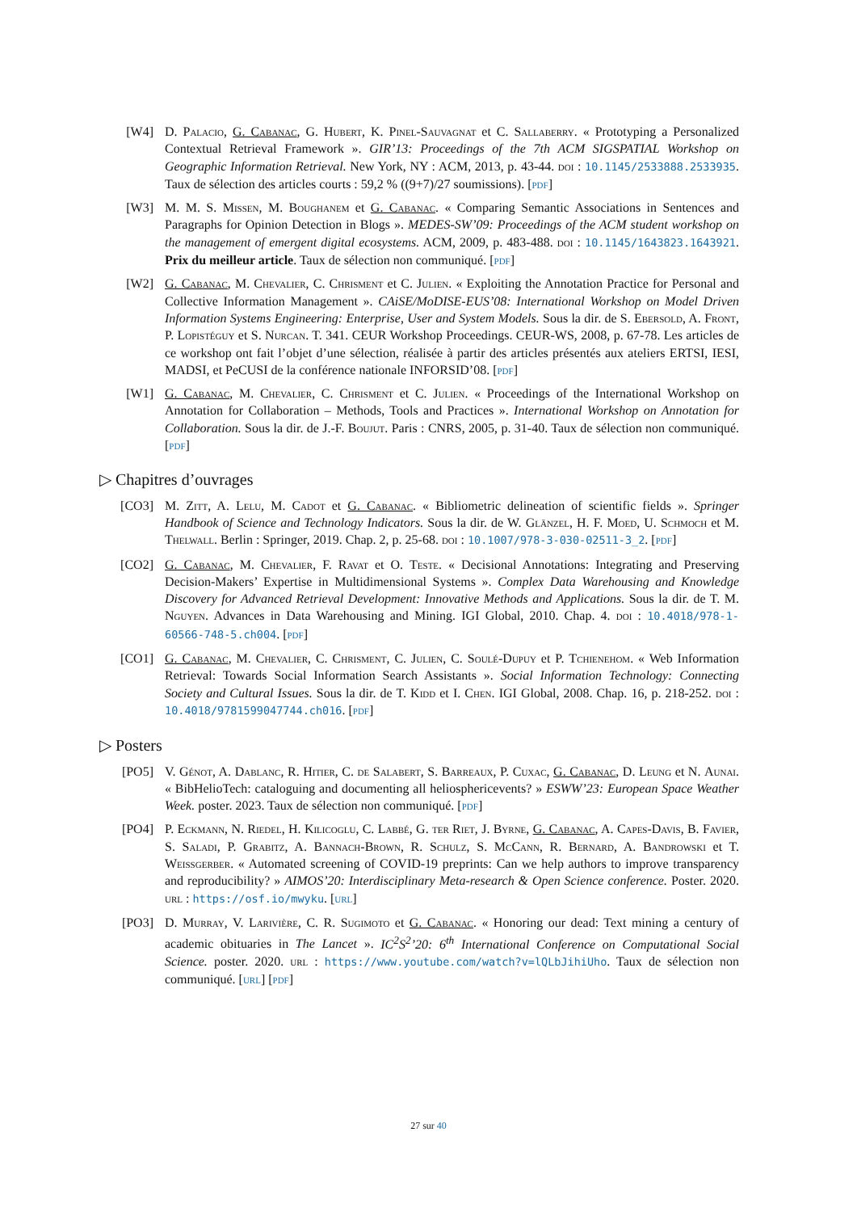[W4] D. Palacio, G. Cabanac, G. Hubert, K. Pinel-Sauvagnat et C. Sallaberry. « Prototyping a Personalized Contextual Retrieval Framework ». GIR’13: Proceedings of the 7th ACM SIGSPATIAL Workshop on Geographic Information Retrieval. New York, NY : ACM, 2013, p. 43-44. doi : 10.1145/2533888.2533935. Taux de sélection des articles courts : 59,2 % ((9+7)/27 soumissions). [pdf]
[W3] M. M. S. Missen, M. Boughanem et G. Cabanac. « Comparing Semantic Associations in Sentences and Paragraphs for Opinion Detection in Blogs ». MEDES-SW’09: Proceedings of the ACM student workshop on the management of emergent digital ecosystems. ACM, 2009, p. 483-488. doi : 10.1145/1643823.1643921. Prix du meilleur article. Taux de sélection non communiqué. [pdf]
[W2] G. Cabanac, M. Chevalier, C. Chrisment et C. Julien. « Exploiting the Annotation Practice for Personal and Collective Information Management ». CAiSE/MoDISE-EUS’08: International Workshop on Model Driven Information Systems Engineering: Enterprise, User and System Models. Sous la dir. de S. Ebersold, A. Front, P. Lopistéguy et S. Nurcan. T. 341. CEUR Workshop Proceedings. CEUR-WS, 2008, p. 67-78. Les articles de ce workshop ont fait l’objet d’une sélection, réalisée à partir des articles présentés aux ateliers ERTSI, IESI, MADSI, et PeCUSI de la conférence nationale INFORSID’08. [pdf]
[W1] G. Cabanac, M. Chevalier, C. Chrisment et C. Julien. « Proceedings of the International Workshop on Annotation for Collaboration – Methods, Tools and Practices ». International Workshop on Annotation for Collaboration. Sous la dir. de J.-F. Boujut. Paris : CNRS, 2005, p. 31-40. Taux de sélection non communiqué. [pdf]
▷ Chapitres d’ouvrages
[CO3] M. Zitt, A. Lelu, M. Cadot et G. Cabanac. « Bibliometric delineation of scientific fields ». Springer Handbook of Science and Technology Indicators. Sous la dir. de W. Glänzel, H. F. Moed, U. Schmoch et M. Thelwall. Berlin : Springer, 2019. Chap. 2, p. 25-68. doi : 10.1007/978-3-030-02511-3_2. [pdf]
[CO2] G. Cabanac, M. Chevalier, F. Ravat et O. Teste. « Decisional Annotations: Integrating and Preserving Decision-Makers’ Expertise in Multidimensional Systems ». Complex Data Warehousing and Knowledge Discovery for Advanced Retrieval Development: Innovative Methods and Applications. Sous la dir. de T. M. Nguyen. Advances in Data Warehousing and Mining. IGI Global, 2010. Chap. 4. doi : 10.4018/978-1-60566-748-5.ch004. [pdf]
[CO1] G. Cabanac, M. Chevalier, C. Chrisment, C. Julien, C. Soulé-Dupuy et P. Tchienehom. « Web Information Retrieval: Towards Social Information Search Assistants ». Social Information Technology: Connecting Society and Cultural Issues. Sous la dir. de T. Kidd et I. Chen. IGI Global, 2008. Chap. 16, p. 218-252. doi : 10.4018/9781599047744.ch016. [pdf]
▷ Posters
[PO5] V. Génot, A. Dablanc, R. Hitier, C. de Salabert, S. Barreaux, P. Cuxac, G. Cabanac, D. Leung et N. Aunai. « BibHelioTech: cataloguing and documenting all heliosphericevents? » ESWW’23: European Space Weather Week. poster. 2023. Taux de sélection non communiqué. [pdf]
[PO4] P. Eckmann, N. Riedel, H. Kilicoglu, C. Labbé, G. ter Riet, J. Byrne, G. Cabanac, A. Capes-Davis, B. Favier, S. Saladi, P. Grabitz, A. Bannach-Brown, R. Schulz, S. McCann, R. Bernard, A. Bandrowski et T. Weissgerber. « Automated screening of COVID-19 preprints: Can we help authors to improve transparency and reproducibility? » AIMOS’20: Interdisciplinary Meta-research & Open Science conference. Poster. 2020. url : https://osf.io/mwyku. [url]
[PO3] D. Murray, V. Larivière, C. R. Sugimoto et G. Cabanac. « Honoring our dead: Text mining a century of academic obituaries in The Lancet ». IC<sup>2</sup>S<sup>2</sup>’20: 6<sup>th</sup> International Conference on Computational Social Science. poster. 2020. url : https://www.youtube.com/watch?v=lQLbJihiUho. Taux de sélection non communiqué. [url] [pdf]
27 sur 40